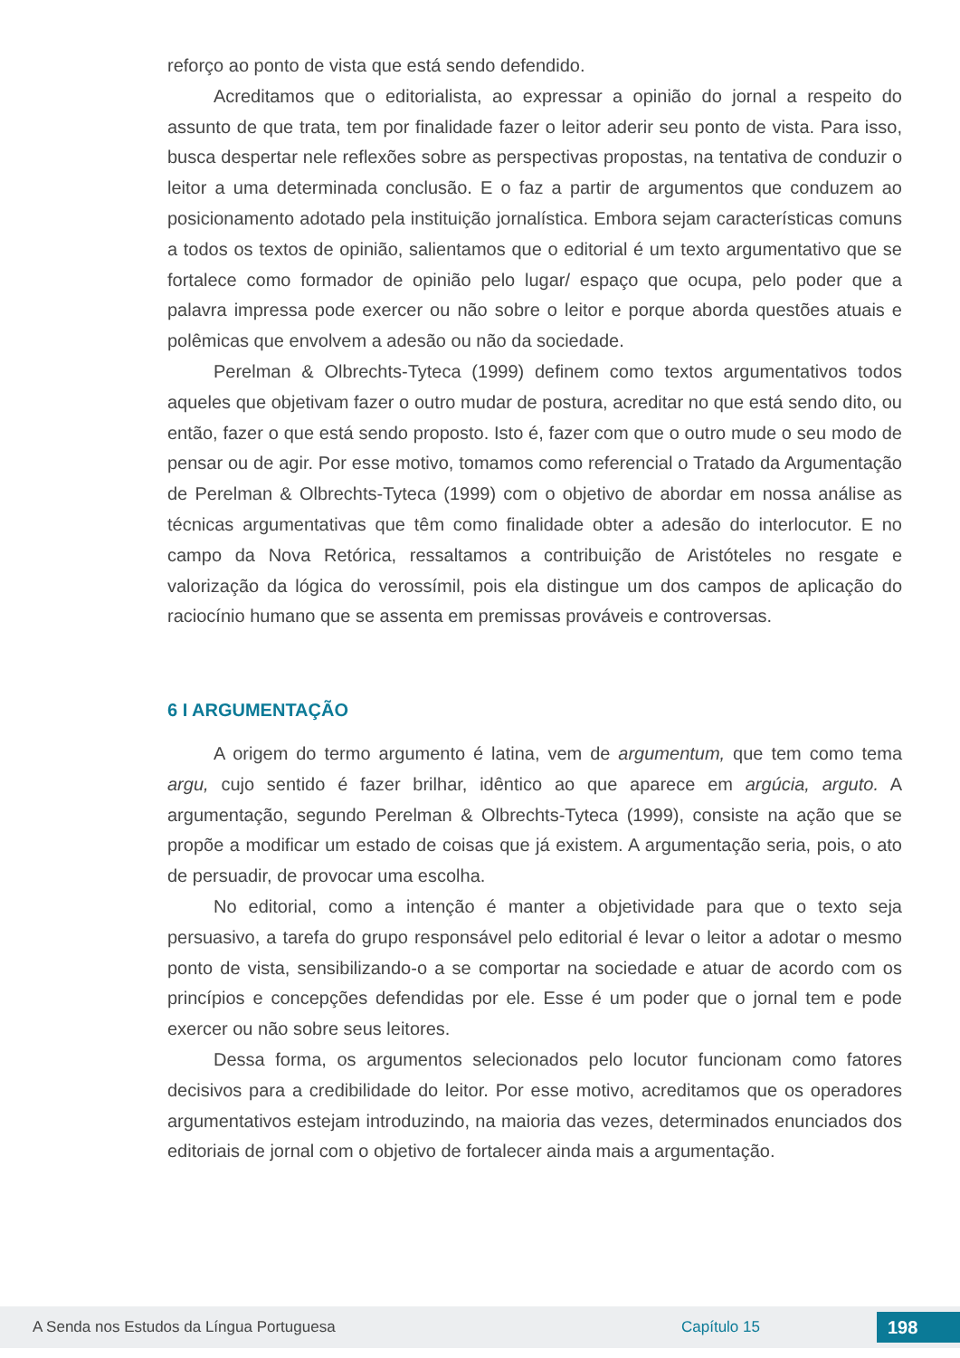reforço ao ponto de vista que está sendo defendido.
Acreditamos que o editorialista, ao expressar a opinião do jornal a respeito do assunto de que trata, tem por finalidade fazer o leitor aderir seu ponto de vista. Para isso, busca despertar nele reflexões sobre as perspectivas propostas, na tentativa de conduzir o leitor a uma determinada conclusão. E o faz a partir de argumentos que conduzem ao posicionamento adotado pela instituição jornalística. Embora sejam características comuns a todos os textos de opinião, salientamos que o editorial é um texto argumentativo que se fortalece como formador de opinião pelo lugar/ espaço que ocupa, pelo poder que a palavra impressa pode exercer ou não sobre o leitor e porque aborda questões atuais e polêmicas que envolvem a adesão ou não da sociedade.
Perelman & Olbrechts-Tyteca (1999) definem como textos argumentativos todos aqueles que objetivam fazer o outro mudar de postura, acreditar no que está sendo dito, ou então, fazer o que está sendo proposto. Isto é, fazer com que o outro mude o seu modo de pensar ou de agir. Por esse motivo, tomamos como referencial o Tratado da Argumentação de Perelman & Olbrechts-Tyteca (1999) com o objetivo de abordar em nossa análise as técnicas argumentativas que têm como finalidade obter a adesão do interlocutor. E no campo da Nova Retórica, ressaltamos a contribuição de Aristóteles no resgate e valorização da lógica do verossímil, pois ela distingue um dos campos de aplicação do raciocínio humano que se assenta em premissas prováveis e controversas.
6 I ARGUMENTAÇÃO
A origem do termo argumento é latina, vem de argumentum, que tem como tema argu, cujo sentido é fazer brilhar, idêntico ao que aparece em argúcia, arguto. A argumentação, segundo Perelman & Olbrechts-Tyteca (1999), consiste na ação que se propõe a modificar um estado de coisas que já existem. A argumentação seria, pois, o ato de persuadir, de provocar uma escolha.
No editorial, como a intenção é manter a objetividade para que o texto seja persuasivo, a tarefa do grupo responsável pelo editorial é levar o leitor a adotar o mesmo ponto de vista, sensibilizando-o a se comportar na sociedade e atuar de acordo com os princípios e concepções defendidas por ele. Esse é um poder que o jornal tem e pode exercer ou não sobre seus leitores.
Dessa forma, os argumentos selecionados pelo locutor funcionam como fatores decisivos para a credibilidade do leitor. Por esse motivo, acreditamos que os operadores argumentativos estejam introduzindo, na maioria das vezes, determinados enunciados dos editoriais de jornal com o objetivo de fortalecer ainda mais a argumentação.
A Senda nos Estudos da Língua Portuguesa Capítulo 15 198